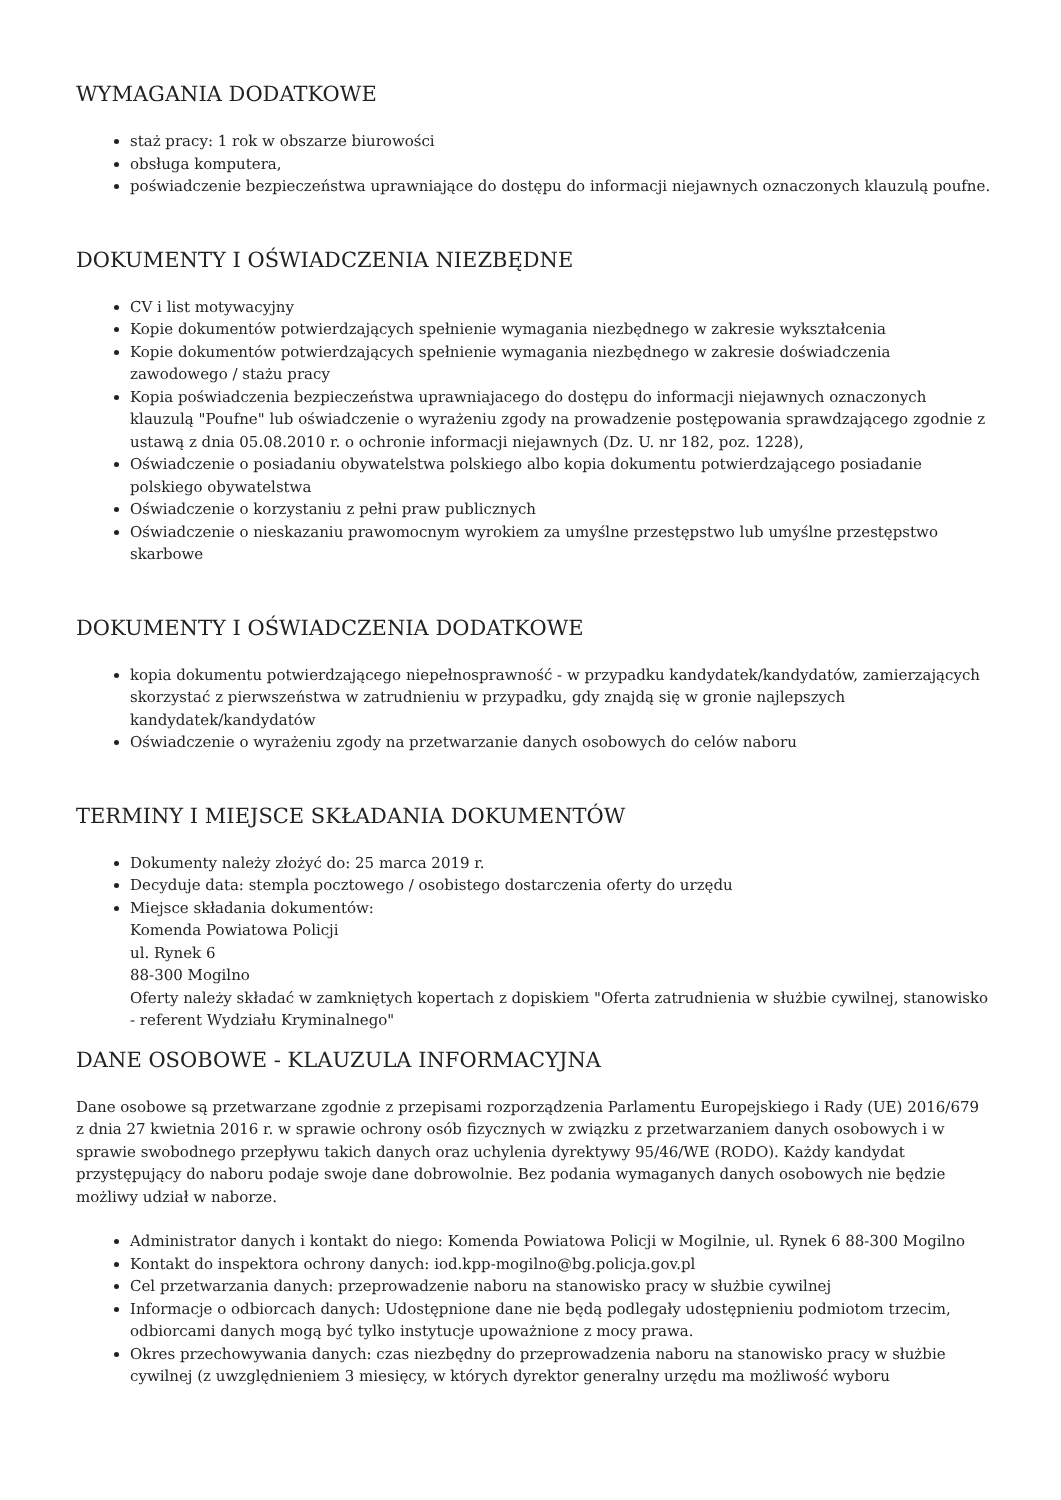WYMAGANIA DODATKOWE
staż pracy: 1 rok w obszarze biurowości
obsługa komputera,
poświadczenie bezpieczeństwa uprawniające do dostępu do informacji niejawnych oznaczonych klauzulą poufne.
DOKUMENTY I OŚWIADCZENIA NIEZBĘDNE
CV i list motywacyjny
Kopie dokumentów potwierdzających spełnienie wymagania niezbędnego w zakresie wykształcenia
Kopie dokumentów potwierdzających spełnienie wymagania niezbędnego w zakresie doświadczenia zawodowego / stażu pracy
Kopia poświadczenia bezpieczeństwa uprawniajacego do dostępu do informacji niejawnych oznaczonych klauzulą "Poufne" lub oświadczenie o wyrażeniu zgody na prowadzenie postępowania sprawdzającego zgodnie z ustawą z dnia 05.08.2010 r. o ochronie informacji niejawnych (Dz. U. nr 182, poz. 1228),
Oświadczenie o posiadaniu obywatelstwa polskiego albo kopia dokumentu potwierdzającego posiadanie polskiego obywatelstwa
Oświadczenie o korzystaniu z pełni praw publicznych
Oświadczenie o nieskazaniu prawomocnym wyrokiem za umyślne przestępstwo lub umyślne przestępstwo skarbowe
DOKUMENTY I OŚWIADCZENIA DODATKOWE
kopia dokumentu potwierdzającego niepełnosprawność - w przypadku kandydatek/kandydatów, zamierzających skorzystać z pierwszeństwa w zatrudnieniu w przypadku, gdy znajdą się w gronie najlepszych kandydatek/kandydatów
Oświadczenie o wyrażeniu zgody na przetwarzanie danych osobowych do celów naboru
TERMINY I MIEJSCE SKŁADANIA DOKUMENTÓW
Dokumenty należy złożyć do: 25 marca 2019 r.
Decyduje data: stempla pocztowego / osobistego dostarczenia oferty do urzędu
Miejsce składania dokumentów:
Komenda Powiatowa Policji
ul. Rynek 6
88-300 Mogilno
Oferty należy składać w zamkniętych kopertach z dopiskiem "Oferta zatrudnienia w służbie cywilnej, stanowisko - referent Wydziału Kryminalnego"
DANE OSOBOWE - KLAUZULA INFORMACYJNA
Dane osobowe są przetwarzane zgodnie z przepisami rozporządzenia Parlamentu Europejskiego i Rady (UE) 2016/679 z dnia 27 kwietnia 2016 r. w sprawie ochrony osób fizycznych w związku z przetwarzaniem danych osobowych i w sprawie swobodnego przepływu takich danych oraz uchylenia dyrektywy 95/46/WE (RODO). Każdy kandydat przystępujący do naboru podaje swoje dane dobrowolnie. Bez podania wymaganych danych osobowych nie będzie możliwy udział w naborze.
Administrator danych i kontakt do niego: Komenda Powiatowa Policji w Mogilnie, ul. Rynek 6 88-300 Mogilno
Kontakt do inspektora ochrony danych: iod.kpp-mogilno@bg.policja.gov.pl
Cel przetwarzania danych: przeprowadzenie naboru na stanowisko pracy w służbie cywilnej
Informacje o odbiorcach danych: Udostępnione dane nie będą podlegały udostępnieniu podmiotom trzecim, odbiorcami danych mogą być tylko instytucje upoważnione z mocy prawa.
Okres przechowywania danych: czas niezbędny do przeprowadzenia naboru na stanowisko pracy w służbie cywilnej (z uwzględnieniem 3 miesięcy, w których dyrektor generalny urzędu ma możliwość wyboru